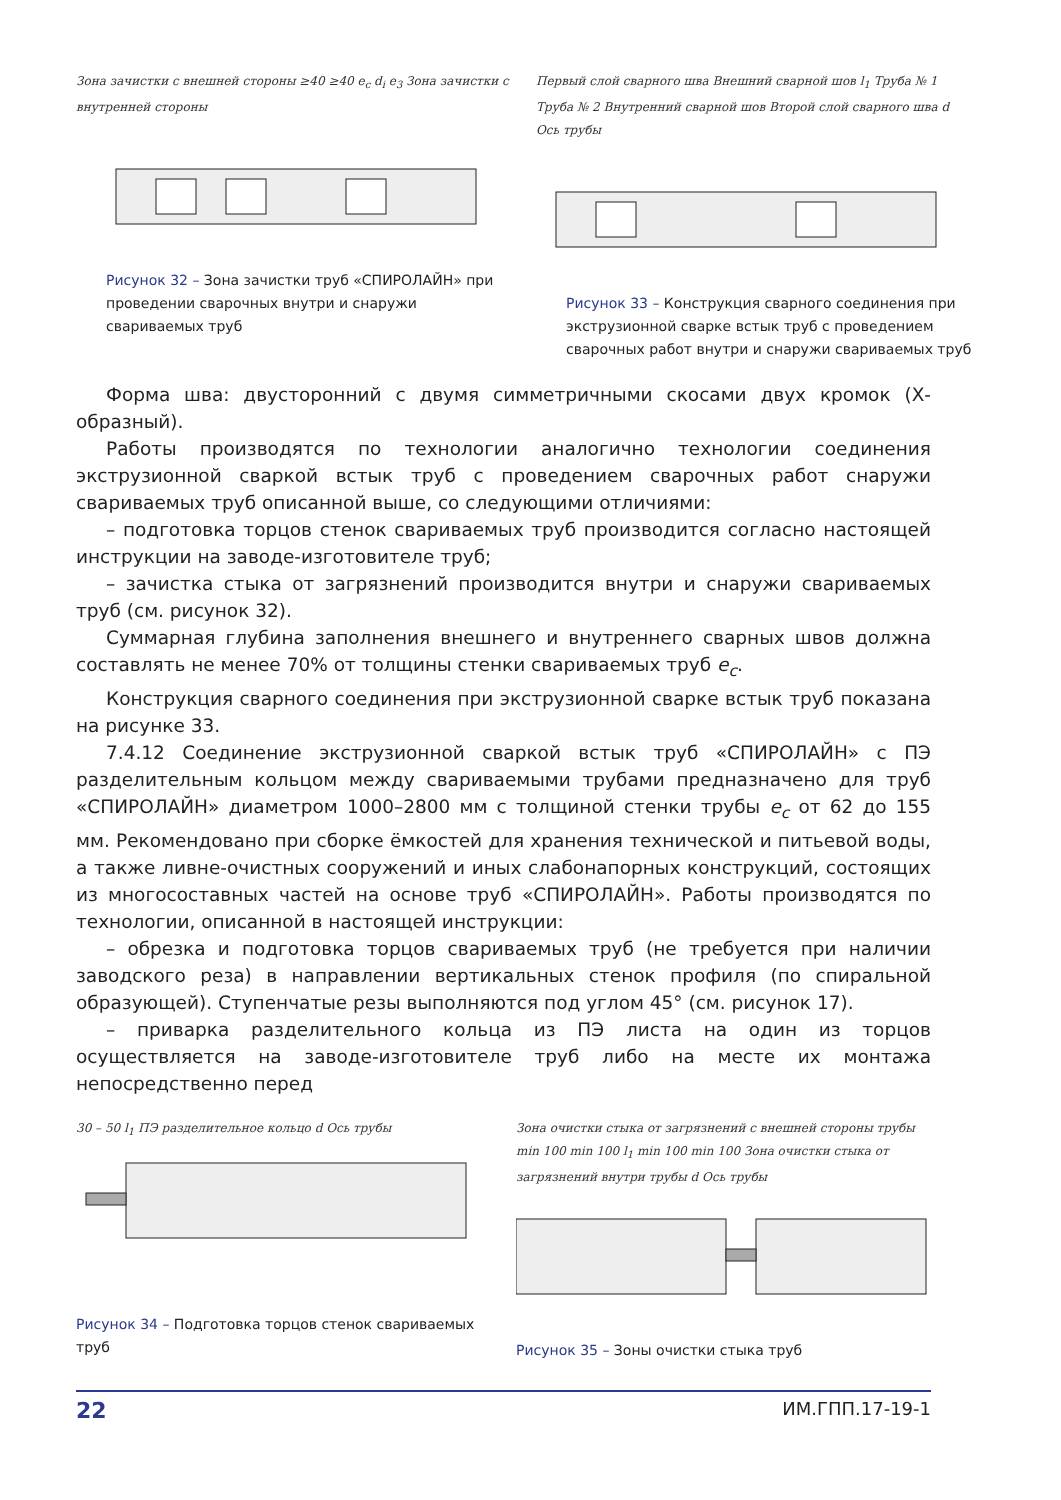Зона зачистки с внешней стороны ≥40 ≥40 e<sub>c</sub> d<sub>i</sub> e<sub>3</sub> Зона зачистки с внутренней стороны
Рисунок 32 – Зона зачистки труб «СПИРОЛАЙН» при проведении сварочных внутри и снаружи свариваемых труб
Первый слой сварного шва Внешний сварной шов l<sub>1</sub> Труба № 1 Труба № 2 Внутренний сварной шов Второй слой сварного шва d Ось трубы
Рисунок 33 – Конструкция сварного соединения при экструзионной сварке встык труб с проведением сварочных работ внутри и снаружи свариваемых труб
Форма шва: двусторонний с двумя симметричными скосами двух кромок (Х-образный).
Работы производятся по технологии аналогично технологии соединения экструзионной сваркой встык труб с проведением сварочных работ снаружи свариваемых труб описанной выше, со следующими отличиями:
– подготовка торцов стенок свариваемых труб производится согласно настоящей инструкции на заводе-изготовителе труб;
– зачистка стыка от загрязнений производится внутри и снаружи свариваемых труб (см. рисунок 32).
Суммарная глубина заполнения внешнего и внутреннего сварных швов должна составлять не менее 70% от толщины стенки свариваемых труб e<sub>c</sub>.
Конструкция сварного соединения при экструзионной сварке встык труб показана на рисунке 33.
7.4.12 Соединение экструзионной сваркой встык труб «СПИРОЛАЙН» с ПЭ разделительным кольцом между свариваемыми трубами предназначено для труб «СПИРОЛАЙН» диаметром 1000–2800 мм с толщиной стенки трубы e<sub>c</sub> от 62 до 155 мм. Рекомендовано при сборке ёмкостей для хранения технической и питьевой воды, а также ливне-очистных сооружений и иных слабонапорных конструкций, состоящих из многосоставных частей на основе труб «СПИРОЛАЙН». Работы производятся по технологии, описанной в настоящей инструкции:
– обрезка и подготовка торцов свариваемых труб (не требуется при наличии заводского реза) в направлении вертикальных стенок профиля (по спиральной образующей). Ступенчатые резы выполняются под углом 45° (см. рисунок 17).
– приварка разделительного кольца из ПЭ листа на один из торцов осуществляется на заводе-изготовителе труб либо на месте их монтажа непосредственно перед
30 – 50 l<sub>1</sub> ПЭ разделительное кольцо d Ось трубы
Рисунок 34 – Подготовка торцов стенок свариваемых труб
Зона очистки стыка от загрязнений с внешней стороны трубы min 100 min 100 l<sub>1</sub> min 100 min 100 Зона очистки стыка от загрязнений внутри трубы d Ось трубы
Рисунок 35 – Зоны очистки стыка труб
22 ИМ.ГПП.17-19-1